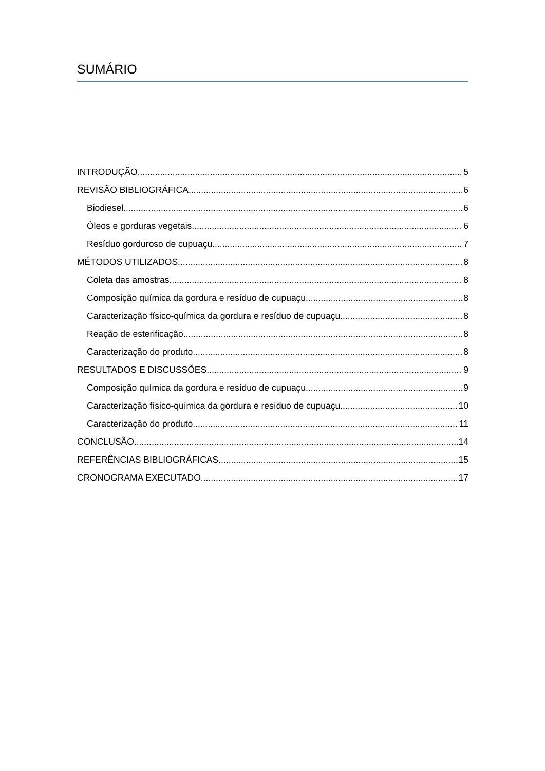SUMÁRIO
INTRODUÇÃO 5
REVISÃO BIBLIOGRÁFICA 6
Biodiesel 6
Óleos e gorduras vegetais 6
Resíduo gorduroso de cupuaçu 7
MÉTODOS UTILIZADOS 8
Coleta das amostras 8
Composição química da gordura e resíduo de cupuaçu 8
Caracterização físico-química da gordura e resíduo de cupuaçu 8
Reação de esterificação 8
Caracterização do produto 8
RESULTADOS E DISCUSSÕES 9
Composição química da gordura e resíduo de cupuaçu 9
Caracterização físico-química da gordura e resíduo de cupuaçu 10
Caracterização do produto 11
CONCLUSÃO 14
REFERÊNCIAS BIBLIOGRÁFICAS 15
CRONOGRAMA EXECUTADO 17